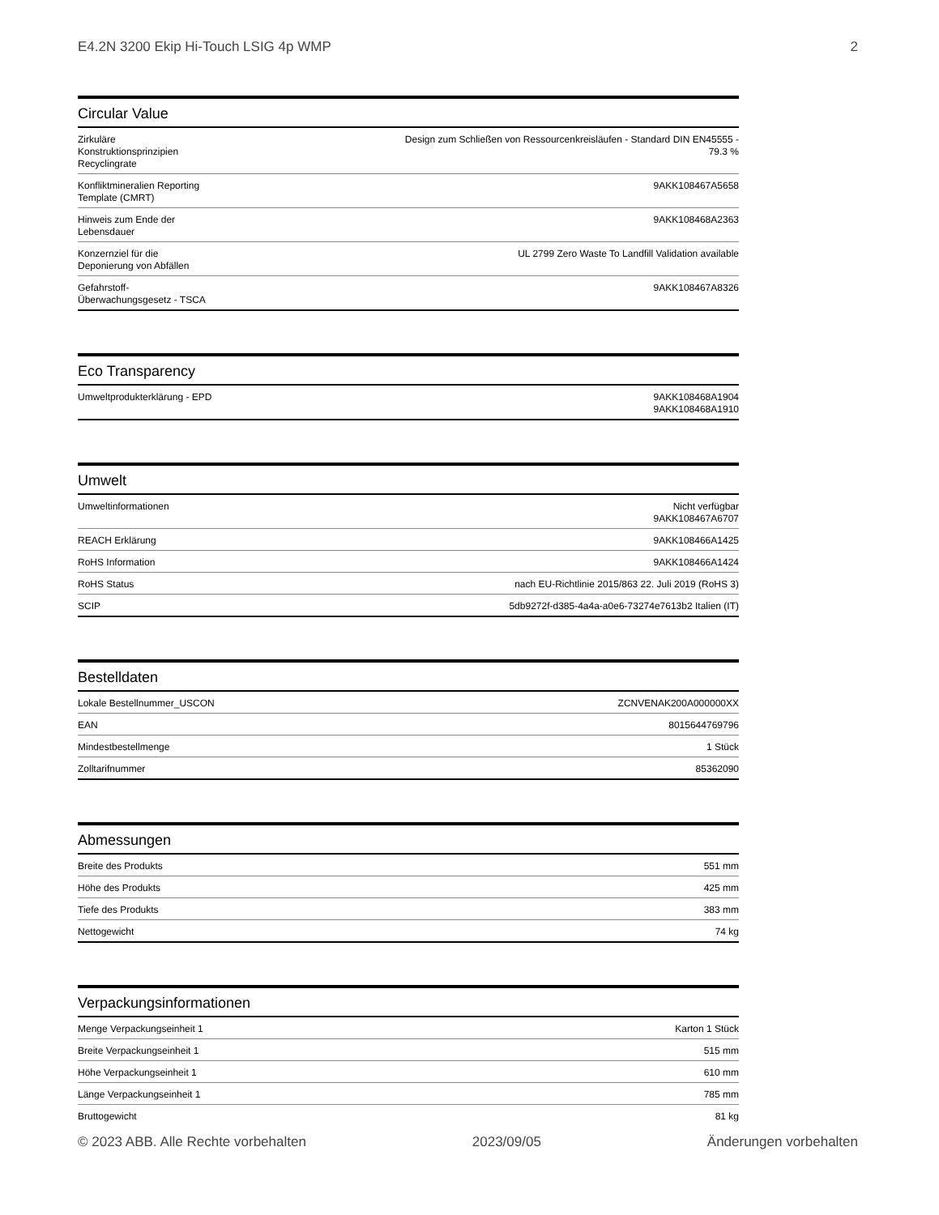E4.2N 3200 Ekip Hi-Touch LSIG 4p WMP 2
Circular Value
| Zirkuläre Konstruktionsprinzipien Recyclingrate | Design zum Schließen von Ressourcenkreisläufen - Standard DIN EN45555 - 79.3 % |
| Konfliktmineralien Reporting Template (CMRT) | 9AKK108467A5658 |
| Hinweis zum Ende der Lebensdauer | 9AKK108468A2363 |
| Konzernziel für die Deponierung von Abfällen | UL 2799 Zero Waste To Landfill Validation available |
| Gefahrstoff-Überwachungsgesetz - TSCA | 9AKK108467A8326 |
Eco Transparency
| Umweltprodukterklärung - EPD | 9AKK108468A1904 9AKK108468A1910 |
Umwelt
| Umweltinformationen | Nicht verfügbar 9AKK108467A6707 |
| REACH Erklärung | 9AKK108466A1425 |
| RoHS Information | 9AKK108466A1424 |
| RoHS Status | nach EU-Richtlinie 2015/863 22. Juli 2019 (RoHS 3) |
| SCIP | 5db9272f-d385-4a4a-a0e6-73274e7613b2 Italien (IT) |
Bestelldaten
| Lokale Bestellnummer_USCON | ZCNVENAK200A000000XX |
| EAN | 8015644769796 |
| Mindestbestellmenge | 1 Stück |
| Zolltarifnummer | 85362090 |
Abmessungen
| Breite des Produkts | 551 mm |
| Höhe des Produkts | 425 mm |
| Tiefe des Produkts | 383 mm |
| Nettogewicht | 74 kg |
Verpackungsinformationen
| Menge Verpackungseinheit 1 | Karton 1 Stück |
| Breite Verpackungseinheit 1 | 515 mm |
| Höhe Verpackungseinheit 1 | 610 mm |
| Länge Verpackungseinheit 1 | 785 mm |
| Bruttogewicht | 81 kg |
© 2023 ABB. Alle Rechte vorbehalten 2023/09/05 Änderungen vorbehalten